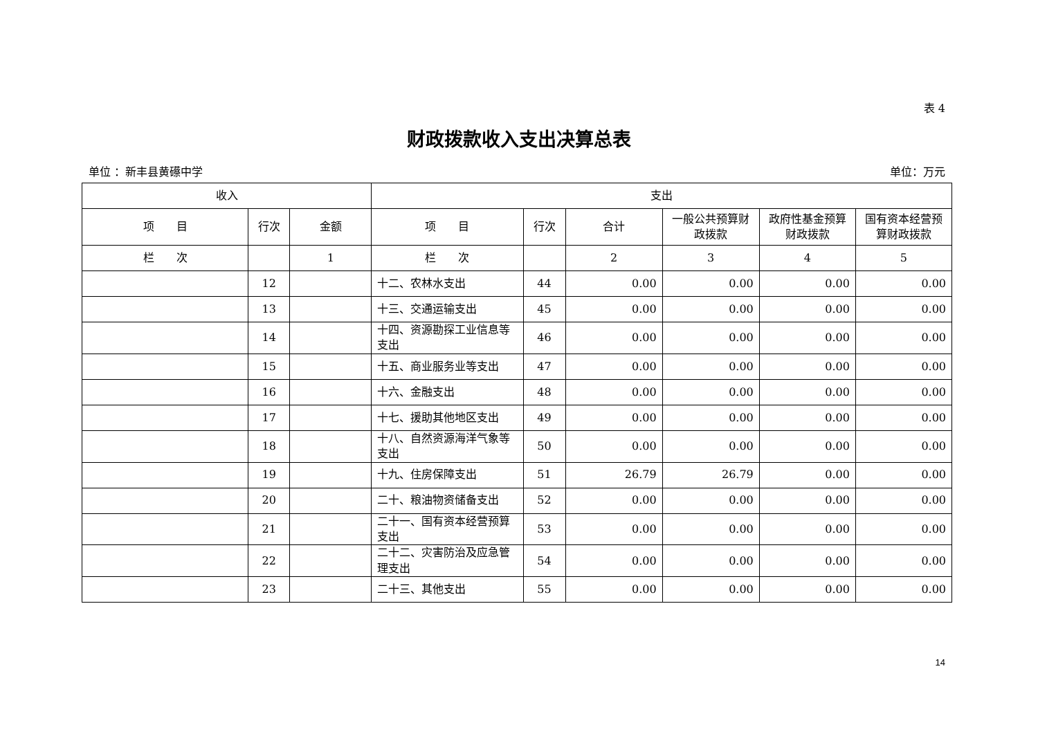表 4
财政拨款收入支出决算总表
单位 ：新丰县黄礤中学 单位：万元
| 收入 | | | 支出 | | | | | |
| --- | --- | --- | --- | --- | --- | --- | --- | --- |
| 项 目 | 行次 | 金额 | 项 目 | 行次 | 合计 | 一般公共预算财政拨款 | 政府性基金预算财政拨款 | 国有资本经营预算财政拨款 |
| 栏 次 | | 1 | 栏 次 | | 2 | 3 | 4 | 5 |
| | 12 | | 十二、农林水支出 | 44 | 0.00 | 0.00 | 0.00 | 0.00 |
| | 13 | | 十三、交通运输支出 | 45 | 0.00 | 0.00 | 0.00 | 0.00 |
| | 14 | | 十四、资源勘探工业信息等支出 | 46 | 0.00 | 0.00 | 0.00 | 0.00 |
| | 15 | | 十五、商业服务业等支出 | 47 | 0.00 | 0.00 | 0.00 | 0.00 |
| | 16 | | 十六、金融支出 | 48 | 0.00 | 0.00 | 0.00 | 0.00 |
| | 17 | | 十七、援助其他地区支出 | 49 | 0.00 | 0.00 | 0.00 | 0.00 |
| | 18 | | 十八、自然资源海洋气象等支出 | 50 | 0.00 | 0.00 | 0.00 | 0.00 |
| | 19 | | 十九、住房保障支出 | 51 | 26.79 | 26.79 | 0.00 | 0.00 |
| | 20 | | 二十、粮油物资储备支出 | 52 | 0.00 | 0.00 | 0.00 | 0.00 |
| | 21 | | 二十一、国有资本经营预算支出 | 53 | 0.00 | 0.00 | 0.00 | 0.00 |
| | 22 | | 二十二、灾害防治及应急管理支出 | 54 | 0.00 | 0.00 | 0.00 | 0.00 |
| | 23 | | 二十三、其他支出 | 55 | 0.00 | 0.00 | 0.00 | 0.00 |
14